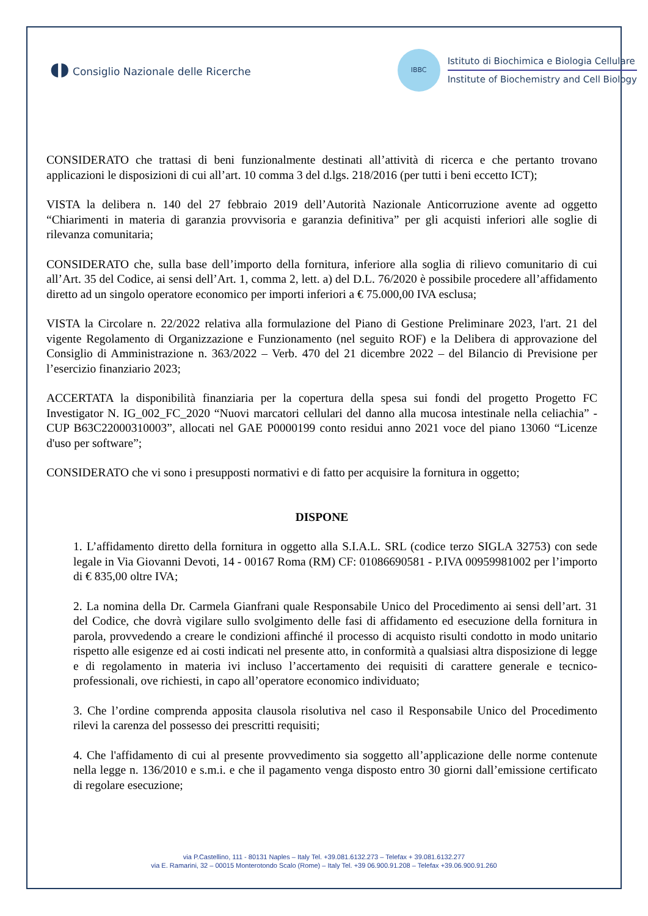◖◗ Consiglio Nazionale delle Ricerche
IBBC
Istituto di Biochimica e Biologia Cellulare
Institute of Biochemistry and Cell Biology
CONSIDERATO che trattasi di beni funzionalmente destinati all’attività di ricerca e che pertanto trovano applicazioni le disposizioni di cui all’art. 10 comma 3 del d.lgs. 218/2016 (per tutti i beni eccetto ICT);
VISTA la delibera n. 140 del 27 febbraio 2019 dell’Autorità Nazionale Anticorruzione avente ad oggetto “Chiarimenti in materia di garanzia provvisoria e garanzia definitiva” per gli acquisti inferiori alle soglie di rilevanza comunitaria;
CONSIDERATO che, sulla base dell’importo della fornitura, inferiore alla soglia di rilievo comunitario di cui all’Art. 35 del Codice, ai sensi dell’Art. 1, comma 2, lett. a) del D.L. 76/2020 è possibile procedere all’affidamento diretto ad un singolo operatore economico per importi inferiori a € 75.000,00 IVA esclusa;
VISTA la Circolare n. 22/2022 relativa alla formulazione del Piano di Gestione Preliminare 2023, l'art. 21 del vigente Regolamento di Organizzazione e Funzionamento (nel seguito ROF) e la Delibera di approvazione del Consiglio di Amministrazione n. 363/2022 – Verb. 470 del 21 dicembre 2022 – del Bilancio di Previsione per l’esercizio finanziario 2023;
ACCERTATA la disponibilità finanziaria per la copertura della spesa sui fondi del progetto Progetto FC Investigator N. IG_002_FC_2020 “Nuovi marcatori cellulari del danno alla mucosa intestinale nella celiachia” - CUP B63C22000310003”, allocati nel GAE P0000199 conto residui anno 2021 voce del piano 13060 “Licenze d'uso per software”;
CONSIDERATO che vi sono i presupposti normativi e di fatto per acquisire la fornitura in oggetto;
DISPONE
1. L’affidamento diretto della fornitura in oggetto alla S.I.A.L. SRL (codice terzo SIGLA 32753) con sede legale in Via Giovanni Devoti, 14 - 00167 Roma (RM) CF: 01086690581 - P.IVA 00959981002 per l’importo di € 835,00 oltre IVA;
2. La nomina della Dr. Carmela Gianfrani quale Responsabile Unico del Procedimento ai sensi dell’art. 31 del Codice, che dovrà vigilare sullo svolgimento delle fasi di affidamento ed esecuzione della fornitura in parola, provvedendo a creare le condizioni affinché il processo di acquisto risulti condotto in modo unitario rispetto alle esigenze ed ai costi indicati nel presente atto, in conformità a qualsiasi altra disposizione di legge e di regolamento in materia ivi incluso l’accertamento dei requisiti di carattere generale e tecnico-professionali, ove richiesti, in capo all’operatore economico individuato;
3. Che l’ordine comprenda apposita clausola risolutiva nel caso il Responsabile Unico del Procedimento rilevi la carenza del possesso dei prescritti requisiti;
4. Che l'affidamento di cui al presente provvedimento sia soggetto all’applicazione delle norme contenute nella legge n. 136/2010 e s.m.i. e che il pagamento venga disposto entro 30 giorni dall’emissione certificato di regolare esecuzione;
via P.Castellino, 111 - 80131 Naples – Italy Tel. +39.081.6132.273 – Telefax + 39.081.6132.277
via E. Ramarini, 32 – 00015 Monterotondo Scalo (Rome) – Italy Tel. +39 06.900.91.208 – Telefax +39.06.900.91.260